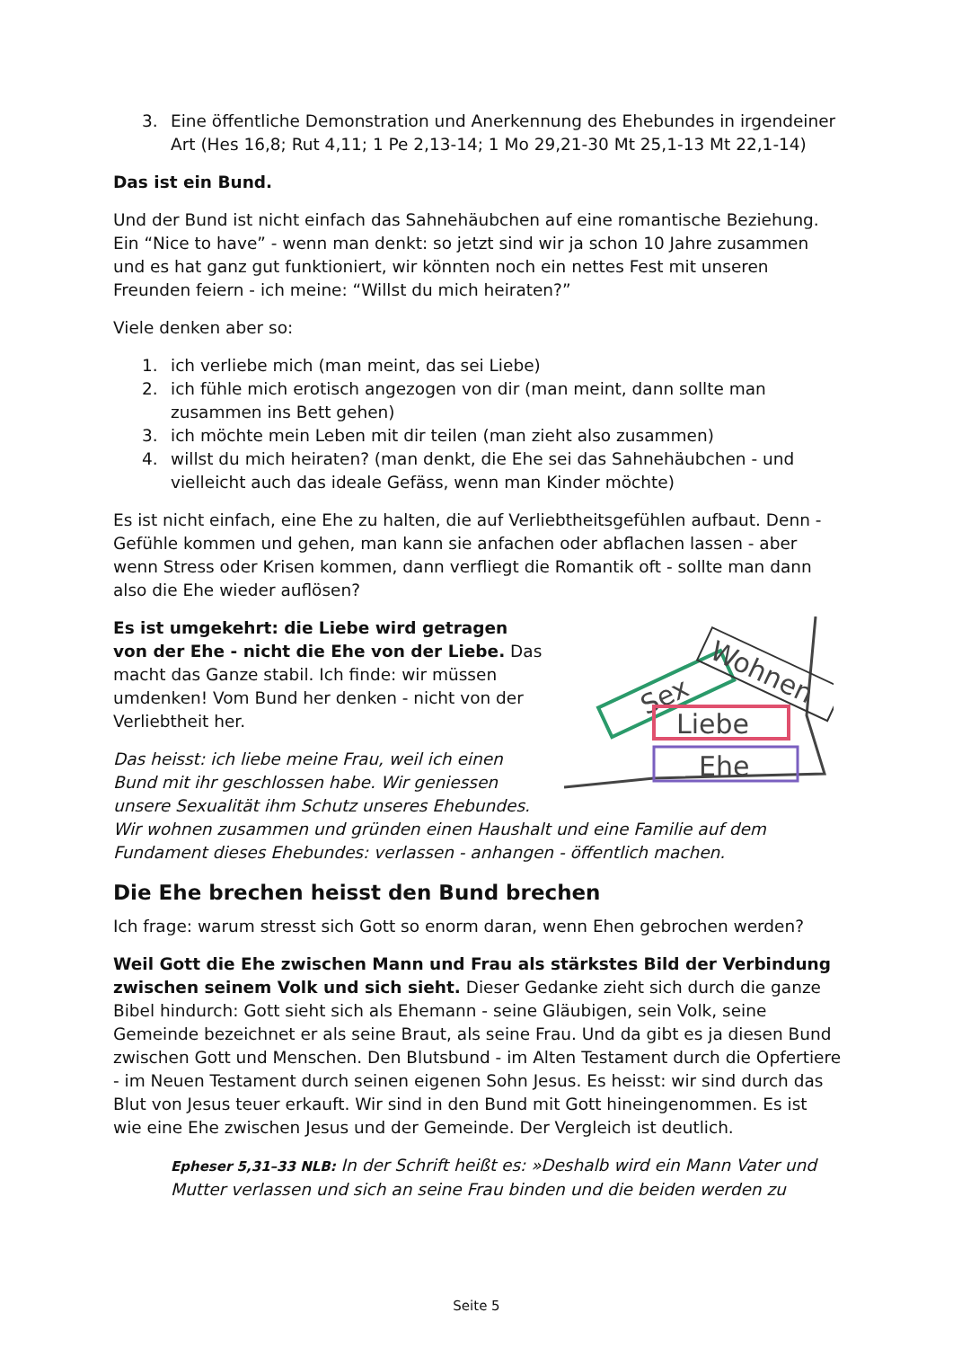3. Eine öffentliche Demonstration und Anerkennung des Ehebundes in irgendeiner Art (Hes 16,8; Rut 4,11; 1 Pe 2,13-14; 1 Mo 29,21-30 Mt 25,1-13 Mt 22,1-14)
Das ist ein Bund.
Und der Bund ist nicht einfach das Sahnehäubchen auf eine romantische Beziehung. Ein “Nice to have” - wenn man denkt: so jetzt sind wir ja schon 10 Jahre zusammen und es hat ganz gut funktioniert, wir könnten noch ein nettes Fest mit unseren Freunden feiern - ich meine: “Willst du mich heiraten?”
Viele denken aber so:
1. ich verliebe mich (man meint, das sei Liebe)
2. ich fühle mich erotisch angezogen von dir (man meint, dann sollte man zusammen ins Bett gehen)
3. ich möchte mein Leben mit dir teilen (man zieht also zusammen)
4. willst du mich heiraten? (man denkt, die Ehe sei das Sahnehäubchen - und vielleicht auch das ideale Gefäss, wenn man Kinder möchte)
Es ist nicht einfach, eine Ehe zu halten, die auf Verliebtheitsgefühlen aufbaut. Denn - Gefühle kommen und gehen, man kann sie anfachen oder abflachen lassen - aber wenn Stress oder Krisen kommen, dann verfliegt die Romantik oft - sollte man dann also die Ehe wieder auflösen?
Sex
Wohnen
Liebe
Ehe
Es ist umgekehrt: die Liebe wird getragen von der Ehe - nicht die Ehe von der Liebe. Das macht das Ganze stabil. Ich finde: wir müssen umdenken! Vom Bund her denken - nicht von der Verliebtheit her.
Das heisst: ich liebe meine Frau, weil ich einen Bund mit ihr geschlossen habe. Wir geniessen unsere Sexualität ihm Schutz unseres Ehebundes. Wir wohnen zusammen und gründen einen Haushalt und eine Familie auf dem Fundament dieses Ehebundes: verlassen - anhangen - öffentlich machen.
Die Ehe brechen heisst den Bund brechen
Ich frage: warum stresst sich Gott so enorm daran, wenn Ehen gebrochen werden?
Weil Gott die Ehe zwischen Mann und Frau als stärkstes Bild der Verbindung zwischen seinem Volk und sich sieht. Dieser Gedanke zieht sich durch die ganze Bibel hindurch: Gott sieht sich als Ehemann - seine Gläubigen, sein Volk, seine Gemeinde bezeichnet er als seine Braut, als seine Frau. Und da gibt es ja diesen Bund zwischen Gott und Menschen. Den Blutsbund - im Alten Testament durch die Opfertiere - im Neuen Testament durch seinen eigenen Sohn Jesus. Es heisst: wir sind durch das Blut von Jesus teuer erkauft. Wir sind in den Bund mit Gott hineingenommen. Es ist wie eine Ehe zwischen Jesus und der Gemeinde. Der Vergleich ist deutlich.
Epheser 5,31–33 NLB: In der Schrift heißt es: »Deshalb wird ein Mann Vater und Mutter verlassen und sich an seine Frau binden und die beiden werden zu
Seite 5